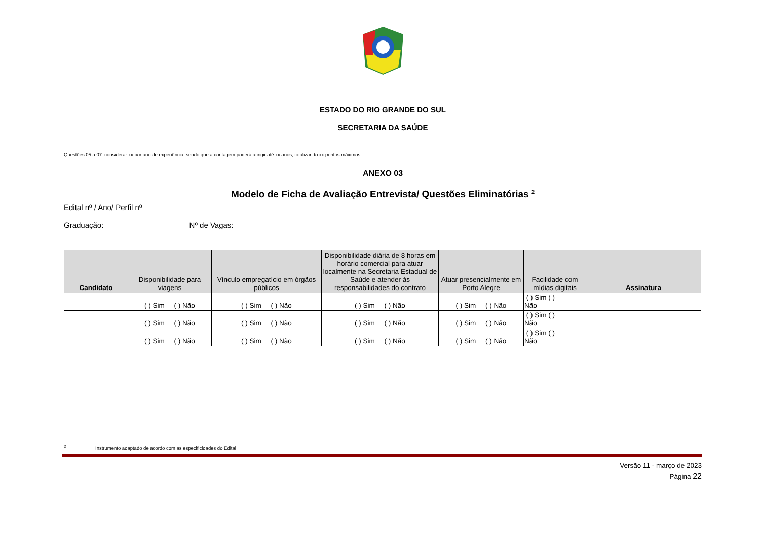ESTADO DO RIO GRANDE DO SUL
SECRETARIA DA SAÚDE
Questões 05 a 07: considerar xx por ano de experiência, sendo que a contagem poderá atingir até xx anos, totalizando xx pontos máximos
ANEXO 03
Modelo de Ficha de Avaliação Entrevista/ Questões Eliminatórias <sup>2</sup>
Edital nº / Ano/ Perfil nº
Graduação: Nº de Vagas:
| Candidato | Disponibilidade para viagens | Vínculo empregatício em órgãos públicos | Disponibilidade diária de 8 horas em horário comercial para atuar localmente na Secretaria Estadual de Saúde e atender às responsabilidades do contrato | Atuar presencialmente em Porto Alegre | Facilidade com mídias digitais | Assinatura |
| --- | --- | --- | --- | --- | --- | --- |
| | ( ) Sim ( ) Não | ( ) Sim ( ) Não | ( ) Sim ( ) Não | ( ) Sim ( ) Não | ( ) Sim ( ) Não | |
| | ( ) Sim ( ) Não | ( ) Sim ( ) Não | ( ) Sim ( ) Não | ( ) Sim ( ) Não | ( ) Sim ( ) Não | |
| | ( ) Sim ( ) Não | ( ) Sim ( ) Não | ( ) Sim ( ) Não | ( ) Sim ( ) Não | ( ) Sim ( ) Não | |
<sup>2</sup> Instrumento adaptado de acordo com as especificidades do Edital
Versão 11 - março de 2023
Página 22